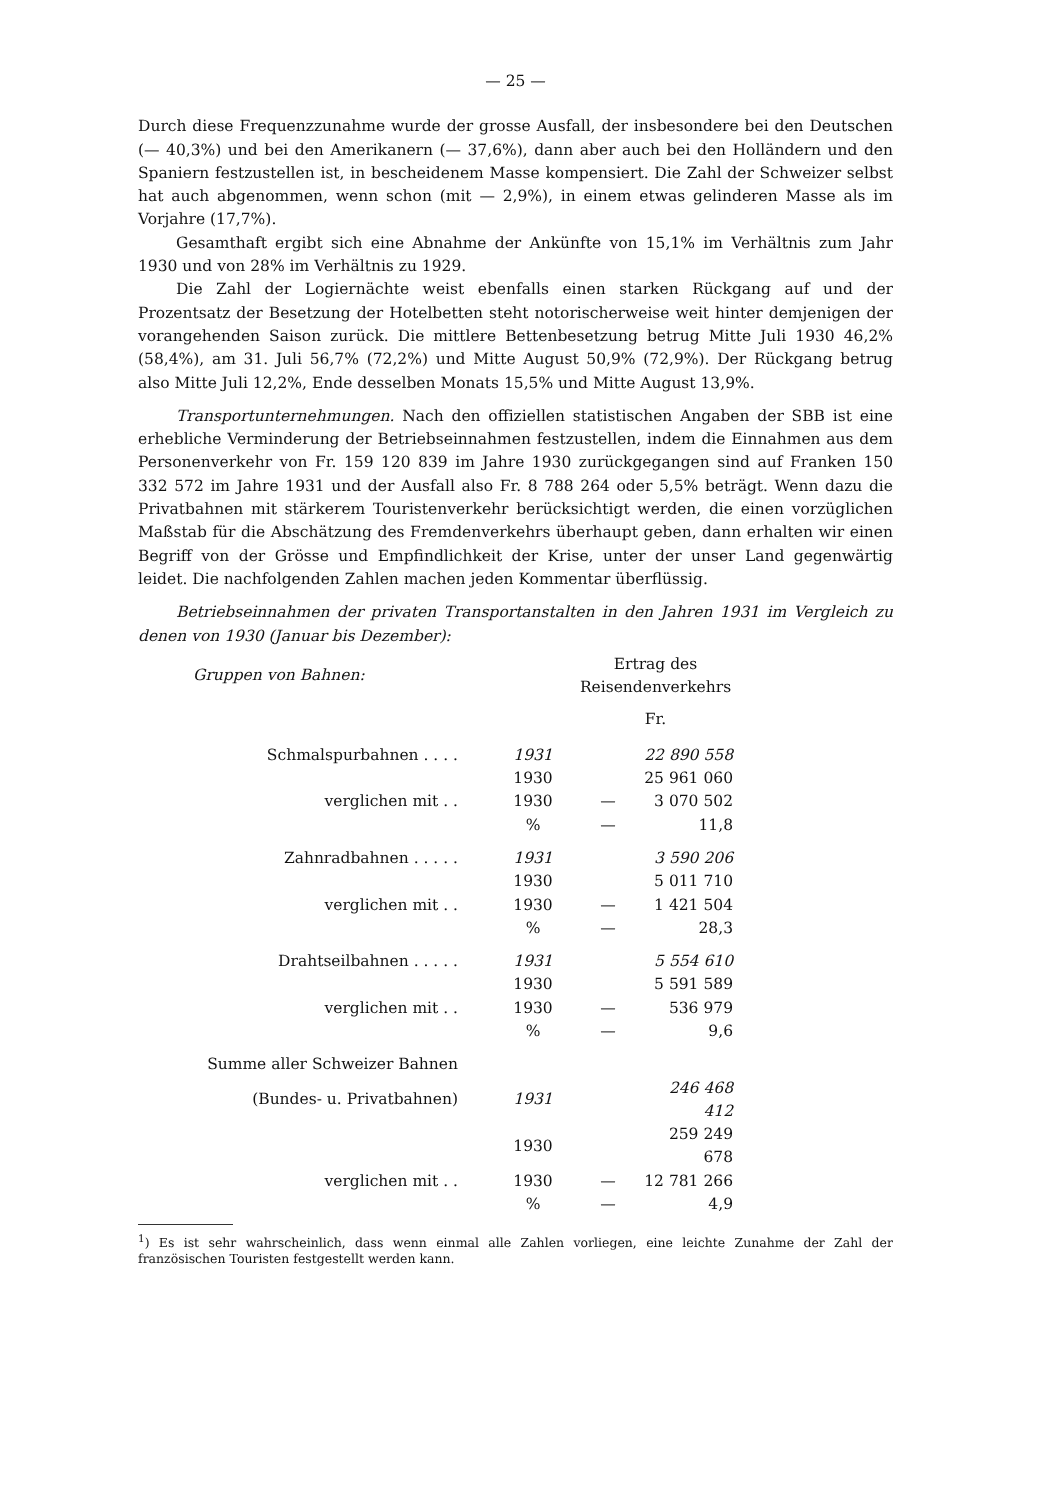— 25 —
Durch diese Frequenzzunahme wurde der grosse Ausfall, der insbesondere bei den Deutschen (— 40,3%) und bei den Amerikanern (— 37,6%), dann aber auch bei den Holländern und den Spaniern festzustellen ist, in bescheidenem Masse kompensiert. Die Zahl der Schweizer selbst hat auch abgenommen, wenn schon (mit — 2,9%), in einem etwas gelinderen Masse als im Vorjahre (17,7%).
Gesamthaft ergibt sich eine Abnahme der Ankünfte von 15,1% im Verhältnis zum Jahr 1930 und von 28% im Verhältnis zu 1929.
Die Zahl der Logiernächte weist ebenfalls einen starken Rückgang auf und der Prozentsatz der Besetzung der Hotelbetten steht notorischerweise weit hinter demjenigen der vorangehenden Saison zurück. Die mittlere Bettenbesetzung betrug Mitte Juli 1930 46,2% (58,4%), am 31. Juli 56,7% (72,2%) und Mitte August 50,9% (72,9%). Der Rückgang betrug also Mitte Juli 12,2%, Ende desselben Monats 15,5% und Mitte August 13,9%.
Transportunternehmungen. Nach den offiziellen statistischen Angaben der SBB ist eine erhebliche Verminderung der Betriebseinnahmen festzustellen, indem die Einnahmen aus dem Personenverkehr von Fr. 159 120 839 im Jahre 1930 zurückgegangen sind auf Franken 150 332 572 im Jahre 1931 und der Ausfall also Fr. 8 788 264 oder 5,5% beträgt. Wenn dazu die Privatbahnen mit stärkerem Touristenverkehr berücksichtigt werden, die einen vorzüglichen Maßstab für die Abschätzung des Fremdenverkehrs überhaupt geben, dann erhalten wir einen Begriff von der Grösse und Empfindlichkeit der Krise, unter der unser Land gegenwärtig leidet. Die nachfolgenden Zahlen machen jeden Kommentar überflüssig.
Betriebseinnahmen der privaten Transportanstalten in den Jahren 1931 im Vergleich zu denen von 1930 (Januar bis Dezember):
| Gruppen von Bahnen: | | Ertrag des Reisendenverkehrs | |
| | | Fr. | |
| Schmalspurbahnen . . . . | 1931 | | 22 890 558 |
| | 1930 | | 25 961 060 |
| verglichen mit . . | 1930 | — | 3 070 502 |
| | % | — | 11,8 |
| Zahnradbahnen . . . . . | 1931 | | 3 590 206 |
| | 1930 | | 5 011 710 |
| verglichen mit . . | 1930 | — | 1 421 504 |
| | % | — | 28,3 |
| Drahtseilbahnen . . . . . | 1931 | | 5 554 610 |
| | 1930 | | 5 591 589 |
| verglichen mit . . | 1930 | — | 536 979 |
| | % | — | 9,6 |
| Summe aller Schweizer Bahnen | | | |
| (Bundes- u. Privatbahnen) | 1931 | | 246 468 412 |
| | 1930 | | 259 249 678 |
| verglichen mit . . | 1930 | — | 12 781 266 |
| | % | — | 4,9 |
<sup>1</sup>) Es ist sehr wahrscheinlich, dass wenn einmal alle Zahlen vorliegen, eine leichte Zunahme der Zahl der französischen Touristen festgestellt werden kann.